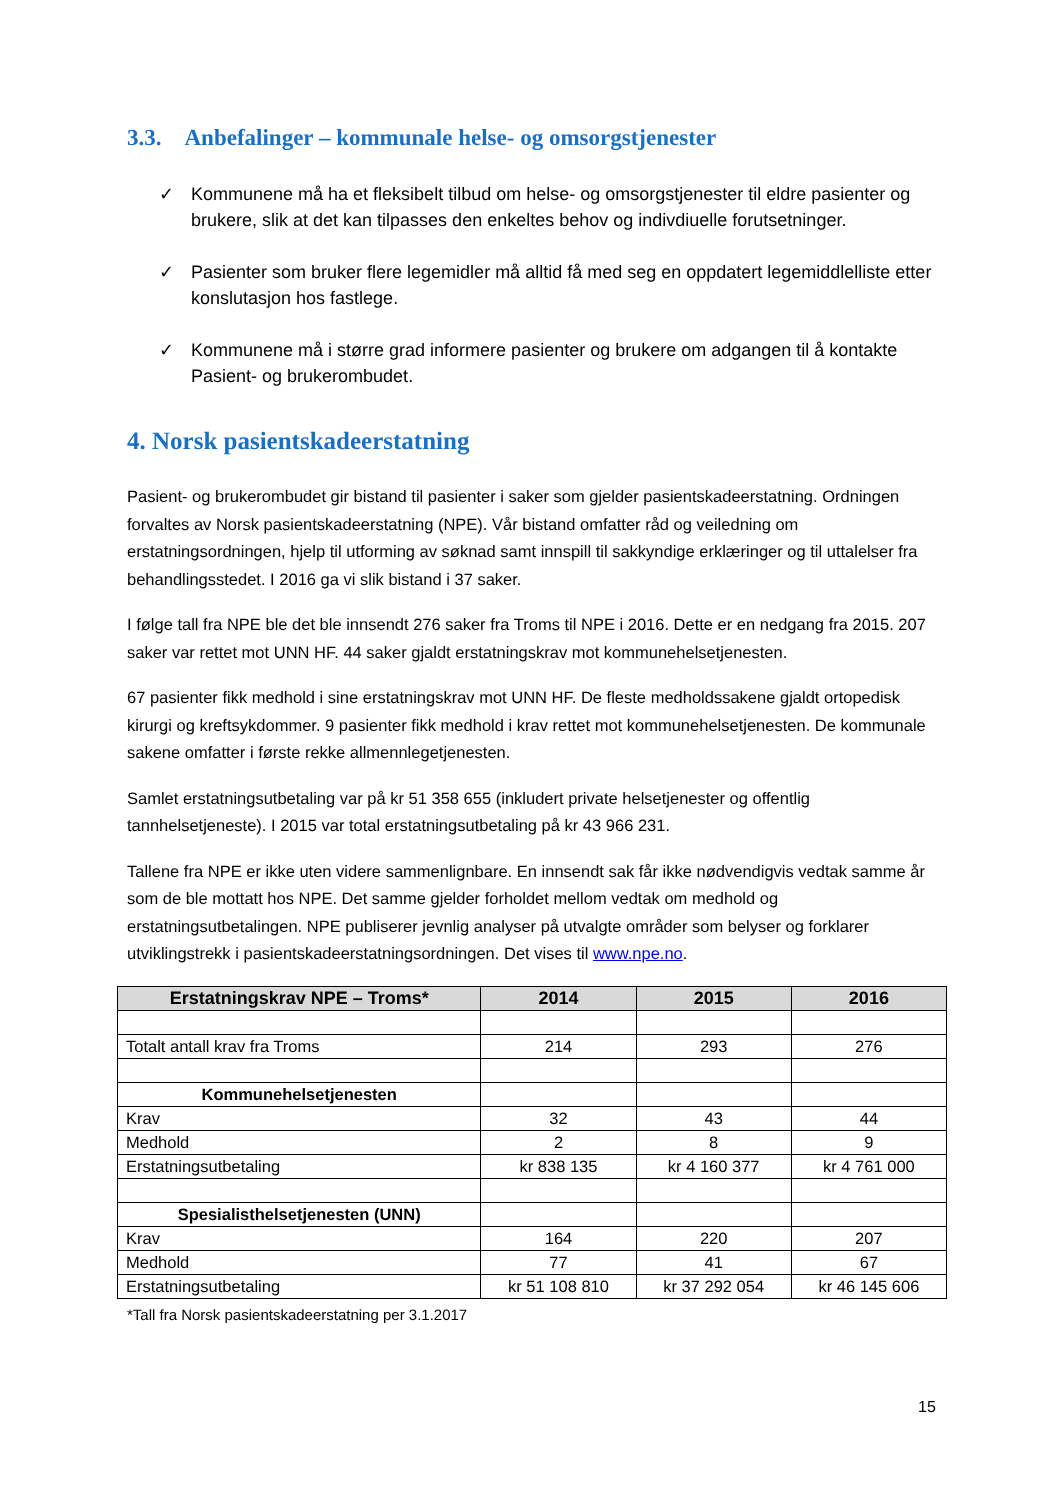3.3. Anbefalinger – kommunale helse- og omsorgstjenester
✓ Kommunene må ha et fleksibelt tilbud om helse- og omsorgstjenester til eldre pasienter og brukere, slik at det kan tilpasses den enkeltes behov og indivdiuelle forutsetninger.
✓ Pasienter som bruker flere legemidler må alltid få med seg en oppdatert legemiddlelliste etter konslutasjon hos fastlege.
✓ Kommunene må i større grad informere pasienter og brukere om adgangen til å kontakte Pasient- og brukerombudet.
4. Norsk pasientskadeerstatning
Pasient- og brukerombudet gir bistand til pasienter i saker som gjelder pasientskadeerstatning. Ordningen forvaltes av Norsk pasientskadeerstatning (NPE). Vår bistand omfatter råd og veiledning om erstatningsordningen, hjelp til utforming av søknad samt innspill til sakkyndige erklæringer og til uttalelser fra behandlingsstedet. I 2016 ga vi slik bistand i 37 saker.
I følge tall fra NPE ble det ble innsendt 276 saker fra Troms til NPE i 2016. Dette er en nedgang fra 2015. 207 saker var rettet mot UNN HF. 44 saker gjaldt erstatningskrav mot kommunehelsetjenesten.
67 pasienter fikk medhold i sine erstatningskrav mot UNN HF. De fleste medholdssakene gjaldt ortopedisk kirurgi og kreftsykdommer. 9 pasienter fikk medhold i krav rettet mot kommunehelsetjenesten. De kommunale sakene omfatter i første rekke allmennlegetjenesten.
Samlet erstatningsutbetaling var på kr 51 358 655 (inkludert private helsetjenester og offentlig tannhelsetjeneste). I 2015 var total erstatningsutbetaling på kr 43 966 231.
Tallene fra NPE er ikke uten videre sammenlignbare. En innsendt sak får ikke nødvendigvis vedtak samme år som de ble mottatt hos NPE. Det samme gjelder forholdet mellom vedtak om medhold og erstatningsutbetalingen. NPE publiserer jevnlig analyser på utvalgte områder som belyser og forklarer utviklingstrekk i pasientskadeerstatningsordningen. Det vises til www.npe.no.
| Erstatningskrav NPE – Troms* | 2014 | 2015 | 2016 |
| --- | --- | --- | --- |
| Totalt antall krav fra Troms | 214 | 293 | 276 |
| Kommunehelsetjenesten | | | |
| Krav | 32 | 43 | 44 |
| Medhold | 2 | 8 | 9 |
| Erstatningsutbetaling | kr 838 135 | kr 4 160 377 | kr 4 761 000 |
| Spesialisthelsetjenesten (UNN) | | | |
| Krav | 164 | 220 | 207 |
| Medhold | 77 | 41 | 67 |
| Erstatningsutbetaling | kr 51 108 810 | kr 37 292 054 | kr 46 145 606 |
*Tall fra Norsk pasientskadeerstatning per 3.1.2017
15